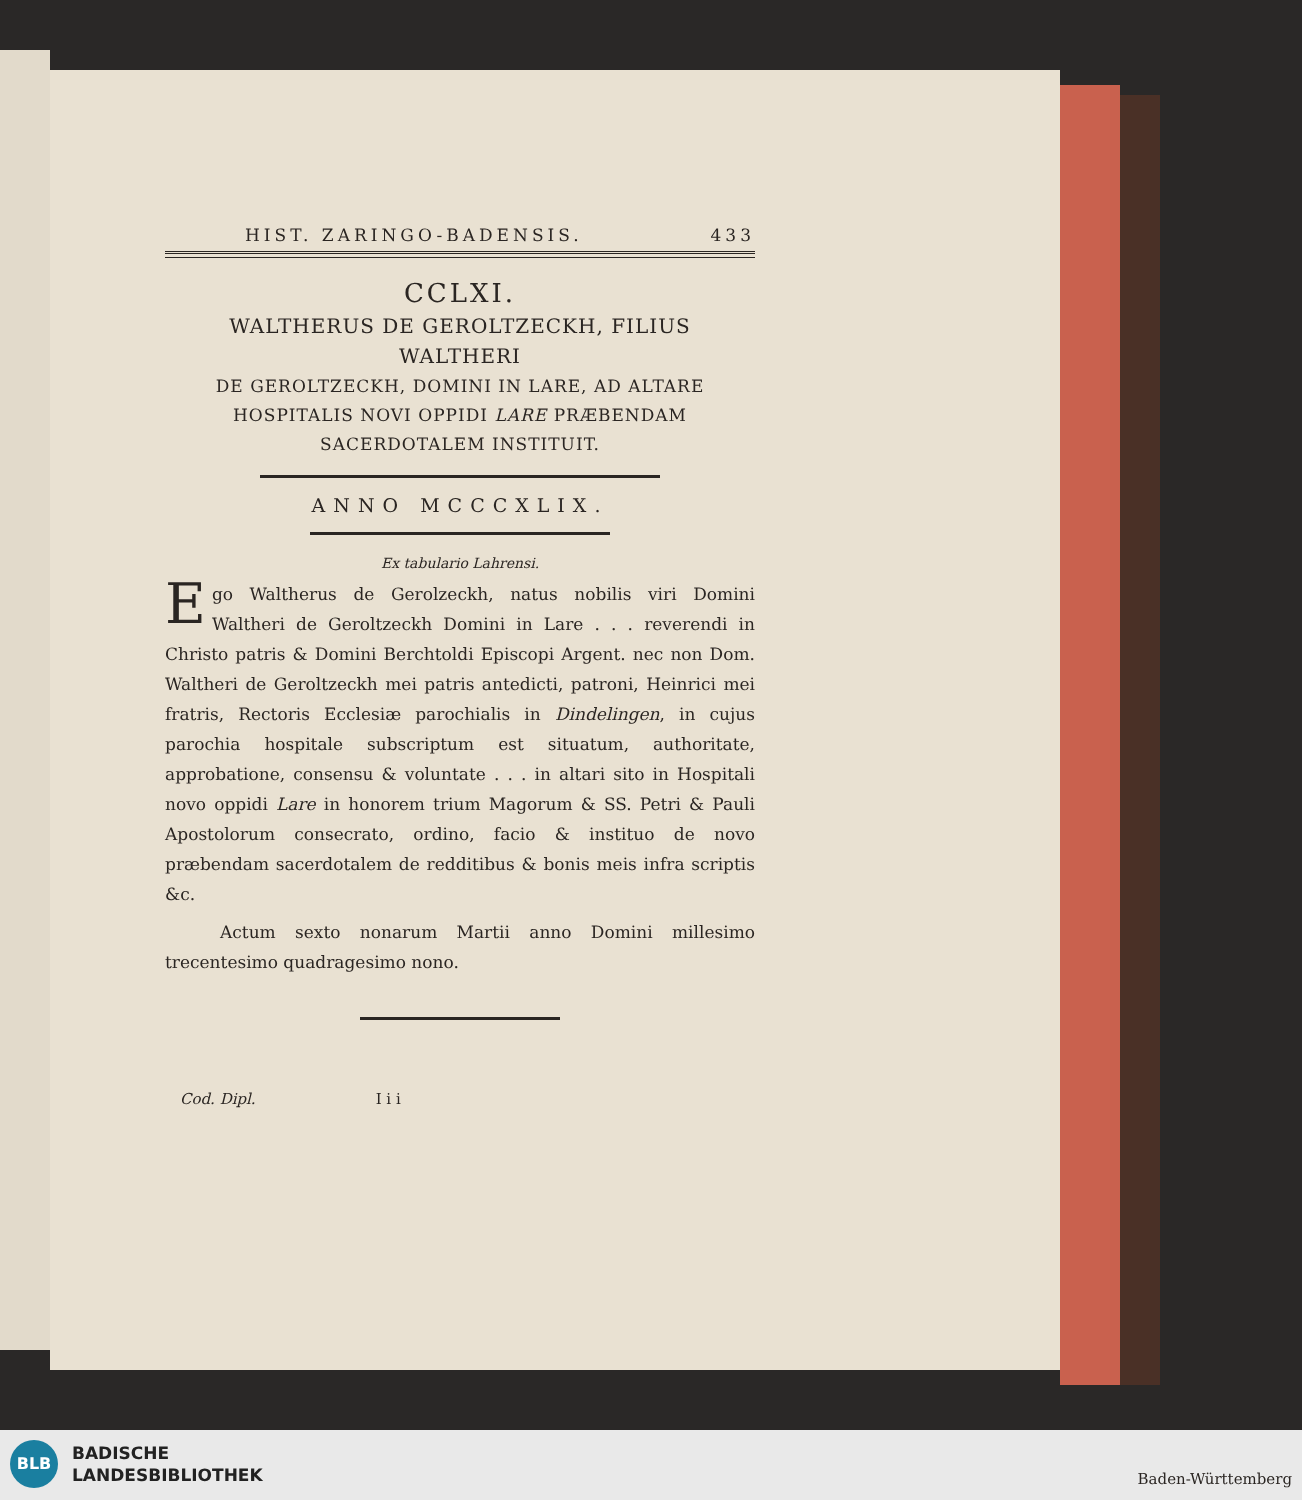HIST. ZARINGO-BADENSIS. 433
CCLXI.
WALTHERUS DE GEROLTZECKH, FILIUS WALTHERI
DE GEROLTZECKH, DOMINI IN LARE, AD ALTARE
HOSPITALIS NOVI OPPIDI LARE PRÆBENDAM
SACERDOTALEM INSTITUIT.
ANNO MCCCXLIX.
Ex tabulario Lahrensi.
Ego Waltherus de Gerolzeckh, natus nobilis viri Domini Waltheri de Geroltzeckh Domini in Lare . . . reverendi in Christo patris & Domini Berchtoldi Episcopi Argent. nec non Dom. Waltheri de Geroltzeckh mei patris antedicti, patroni, Heinrici mei fratris, Rectoris Ecclesiæ parochialis in Dindelingen, in cujus parochia hospitale subscriptum est situatum, authoritate, approbatione, consensu & voluntate . . . in altari sito in Hospitali novo oppidi Lare in honorem trium Magorum & SS. Petri & Pauli Apostolorum consecrato, ordino, facio & instituo de novo præbendam sacerdotalem de redditibus & bonis meis infra scriptis &c.
Actum sexto nonarum Martii anno Domini millesimo trecentesimo quadragesimo nono.
Cod. Dipl. I i i
BLB
BADISCHE
LANDESBIBLIOTHEK
Baden-Württemberg